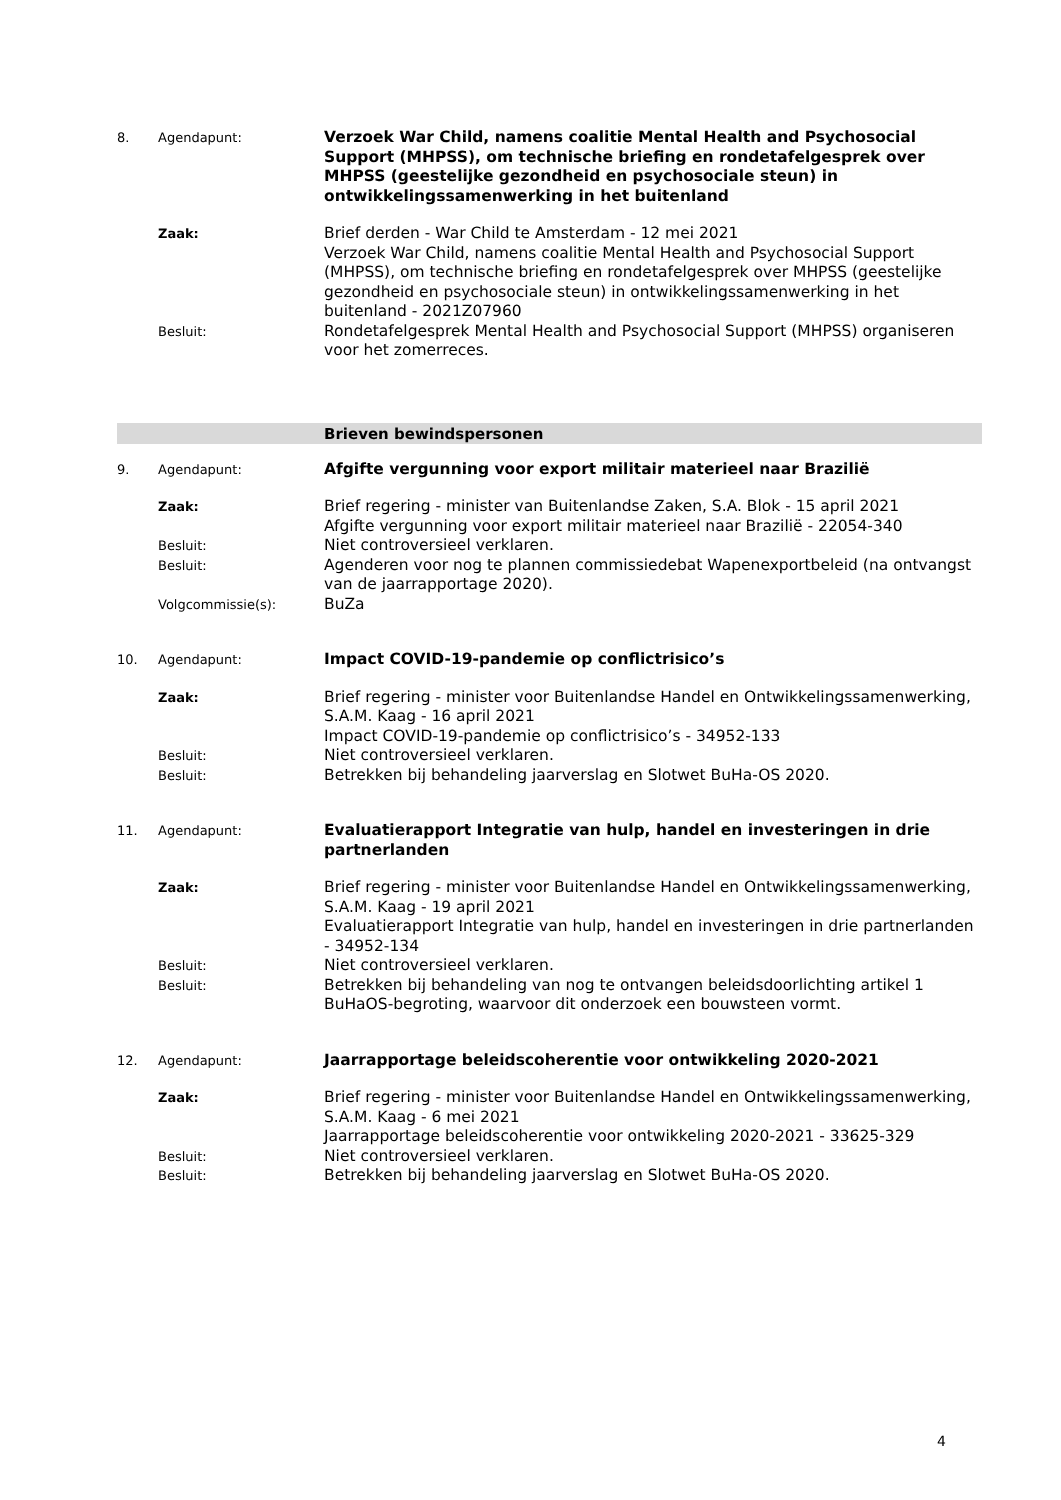8. Agendapunt:
Verzoek War Child, namens coalitie Mental Health and Psychosocial Support (MHPSS), om technische briefing en rondetafelgesprek over MHPSS (geestelijke gezondheid en psychosociale steun) in ontwikkelingssamenwerking in het buitenland
Zaak:
Brief derden - War Child te Amsterdam - 12 mei 2021
Verzoek War Child, namens coalitie Mental Health and Psychosocial Support (MHPSS), om technische briefing en rondetafelgesprek over MHPSS (geestelijke gezondheid en psychosociale steun) in ontwikkelingssamenwerking in het buitenland - 2021Z07960
Besluit:
Rondetafelgesprek Mental Health and Psychosocial Support (MHPSS) organiseren voor het zomerreces.
Brieven bewindspersonen
9. Agendapunt:
Afgifte vergunning voor export militair materieel naar Brazilië
Zaak:
Brief regering - minister van Buitenlandse Zaken, S.A. Blok - 15 april 2021
Afgifte vergunning voor export militair materieel naar Brazilië - 22054-340
Besluit:
Niet controversieel verklaren.
Besluit:
Agenderen voor nog te plannen commissiedebat Wapenexportbeleid (na ontvangst van de jaarrapportage 2020).
Volgcommissie(s):
BuZa
10. Agendapunt:
Impact COVID-19-pandemie op conflictrisico’s
Zaak:
Brief regering - minister voor Buitenlandse Handel en Ontwikkelingssamenwerking, S.A.M. Kaag - 16 april 2021
Impact COVID-19-pandemie op conflictrisico’s - 34952-133
Besluit:
Niet controversieel verklaren.
Besluit:
Betrekken bij behandeling jaarverslag en Slotwet BuHa-OS 2020.
11. Agendapunt:
Evaluatierapport Integratie van hulp, handel en investeringen in drie partnerlanden
Zaak:
Brief regering - minister voor Buitenlandse Handel en Ontwikkelingssamenwerking, S.A.M. Kaag - 19 april 2021
Evaluatierapport Integratie van hulp, handel en investeringen in drie partnerlanden - 34952-134
Besluit:
Niet controversieel verklaren.
Besluit:
Betrekken bij behandeling van nog te ontvangen beleidsdoorlichting artikel 1 BuHaOS-begroting, waarvoor dit onderzoek een bouwsteen vormt.
12. Agendapunt:
Jaarrapportage beleidscoherentie voor ontwikkeling 2020-2021
Zaak:
Brief regering - minister voor Buitenlandse Handel en Ontwikkelingssamenwerking, S.A.M. Kaag - 6 mei 2021
Jaarrapportage beleidscoherentie voor ontwikkeling 2020-2021 - 33625-329
Besluit:
Niet controversieel verklaren.
Besluit:
Betrekken bij behandeling jaarverslag en Slotwet BuHa-OS 2020.
4